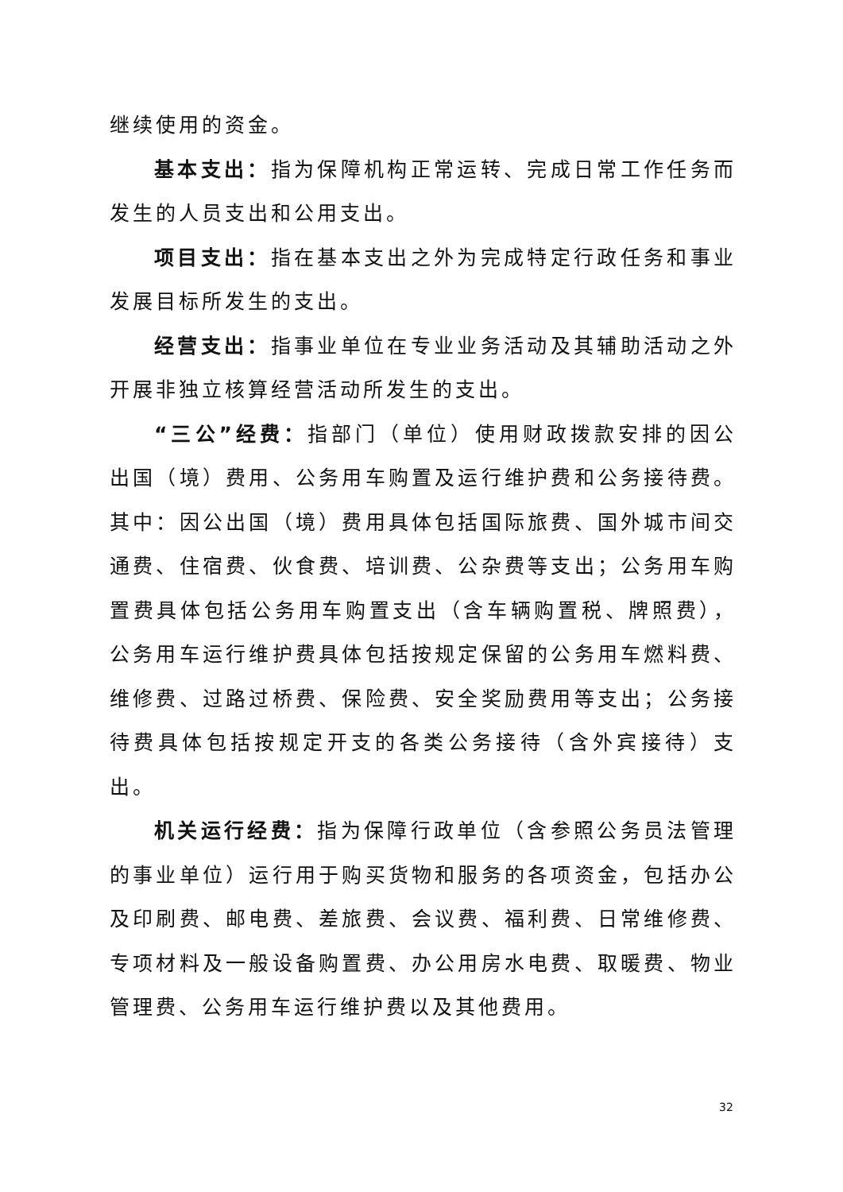继续使用的资金。
基本支出：指为保障机构正常运转、完成日常工作任务而发生的人员支出和公用支出。
项目支出：指在基本支出之外为完成特定行政任务和事业发展目标所发生的支出。
经营支出：指事业单位在专业业务活动及其辅助活动之外开展非独立核算经营活动所发生的支出。
“三公”经费：指部门（单位）使用财政拨款安排的因公出国（境）费用、公务用车购置及运行维护费和公务接待费。其中：因公出国（境）费用具体包括国际旅费、国外城市间交通费、住宿费、伙食费、培训费、公杂费等支出；公务用车购置费具体包括公务用车购置支出（含车辆购置税、牌照费），公务用车运行维护费具体包括按规定保留的公务用车燃料费、维修费、过路过桥费、保险费、安全奖励费用等支出；公务接待费具体包括按规定开支的各类公务接待（含外宾接待）支出。
机关运行经费：指为保障行政单位（含参照公务员法管理的事业单位）运行用于购买货物和服务的各项资金，包括办公及印刷费、邮电费、差旅费、会议费、福利费、日常维修费、专项材料及一般设备购置费、办公用房水电费、取暖费、物业管理费、公务用车运行维护费以及其他费用。
32